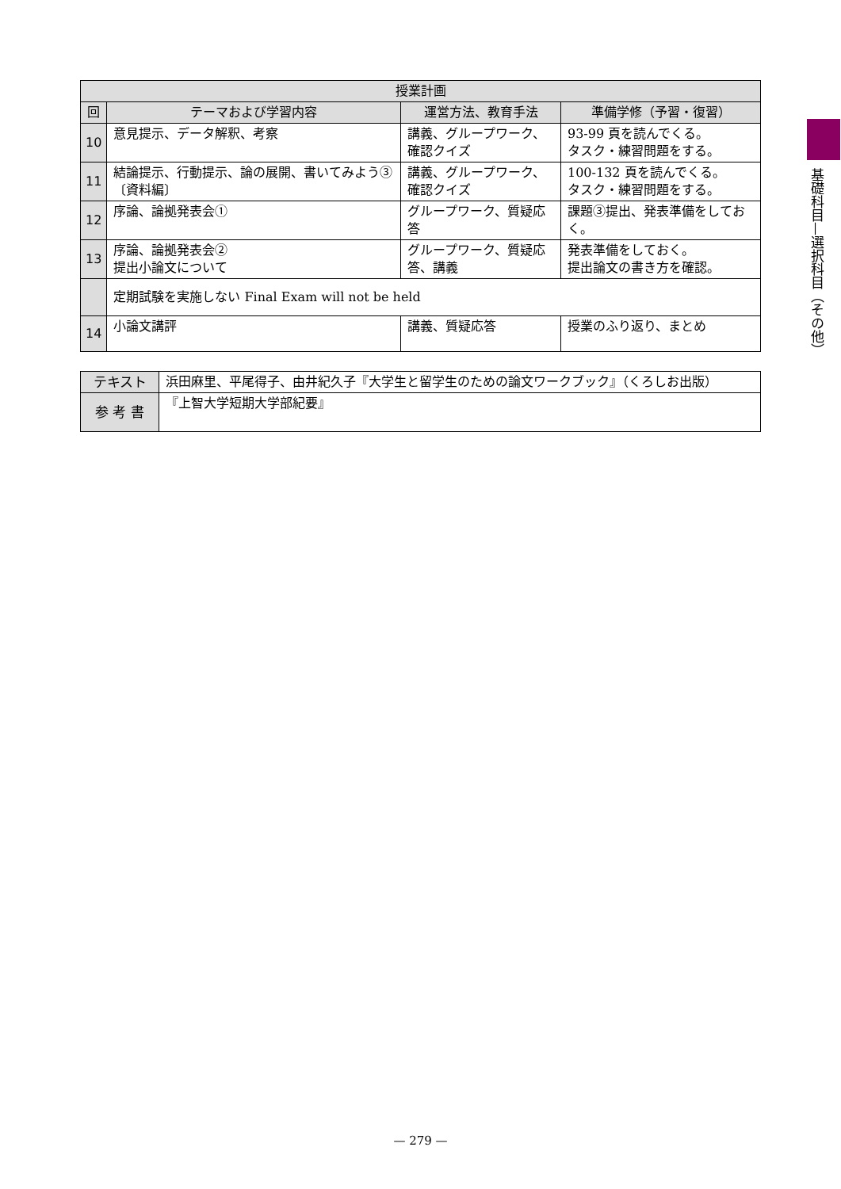基礎科目—選択科目（その他）
| 授業計画 | | | |
| --- | --- | --- | --- |
| 回 | テーマおよび学習内容 | 運営方法、教育手法 | 準備学修（予習・復習） |
| 10 | 意見提示、データ解釈、考察 | 講義、グループワーク、確認クイズ | 93-99 頁を読んでくる。 タスク・練習問題をする。 |
| 11 | 結論提示、行動提示、論の展開、書いてみよう③〔資料編〕 | 講義、グループワーク、確認クイズ | 100-132 頁を読んでくる。 タスク・練習問題をする。 |
| 12 | 序論、論拠発表会① | グループワーク、質疑応答 | 課題③提出、発表準備をしておく。 |
| 13 | 序論、論拠発表会② 提出小論文について | グループワーク、質疑応答、講義 | 発表準備をしておく。 提出論文の書き方を確認。 |
| | 定期試験を実施しない Final Exam will not be held | | |
| 14 | 小論文講評 | 講義、質疑応答 | 授業のふり返り、まとめ |
| テキスト | 浜田麻里、平尾得子、由井紀久子『大学生と留学生のための論文ワークブック』（くろしお出版） |
| 参 考 書 | 『上智大学短期大学部紀要』 |
— 279 —